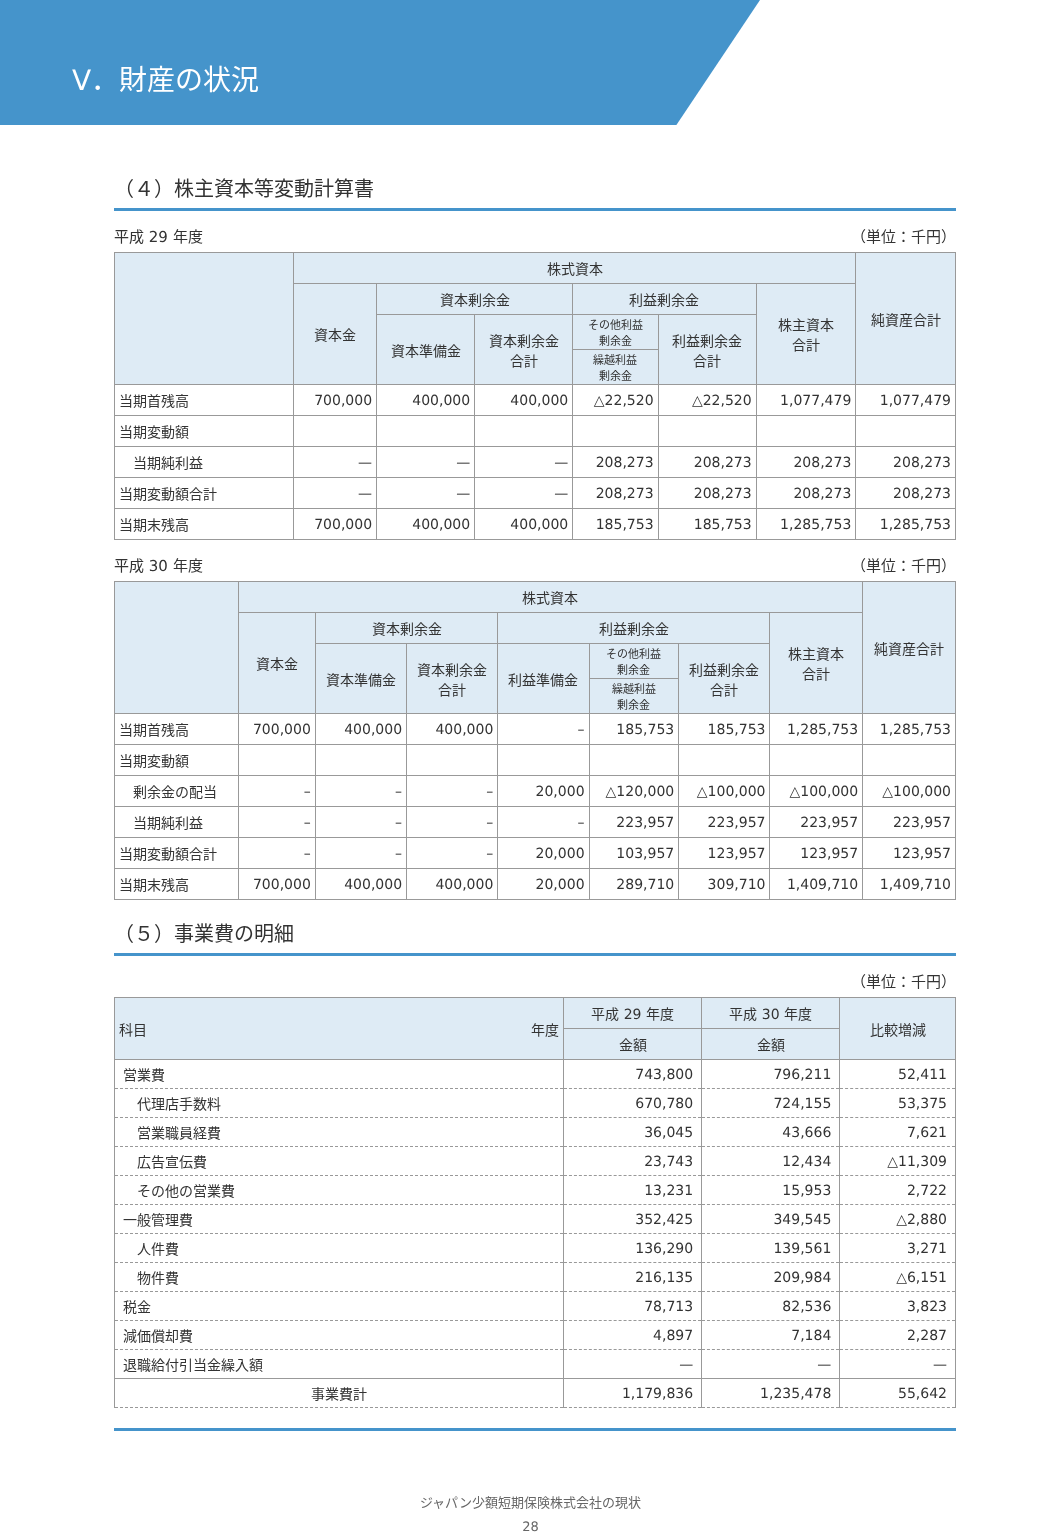Ⅴ．財産の状況
（４）株主資本等変動計算書
平成 29 年度 （単位：千円）
| | 株式資本 | | | | | | 純資産合計 |
| --- | --- | --- | --- | --- | --- | --- | --- |
| | 資本金 | 資本剰余金 | | 利益剰余金 | | 株主資本 合計 | |
| | | 資本準備金 | 資本剰余金 合計 | その他利益 剰余金 | 利益剰余金 合計 | | |
| | | | | 繰越利益 剰余金 | | | |
| 当期首残高 | 700,000 | 400,000 | 400,000 | △22,520 | △22,520 | 1,077,479 | 1,077,479 |
| 当期変動額 | | | | | | | |
| 当期純利益 | — | — | — | 208,273 | 208,273 | 208,273 | 208,273 |
| 当期変動額合計 | — | — | — | 208,273 | 208,273 | 208,273 | 208,273 |
| 当期末残高 | 700,000 | 400,000 | 400,000 | 185,753 | 185,753 | 1,285,753 | 1,285,753 |
平成 30 年度 （単位：千円）
| | 株式資本 | | | | | | | 純資産合計 |
| --- | --- | --- | --- | --- | --- | --- | --- | --- |
| | 資本金 | 資本剰余金 | | 利益剰余金 | | | 株主資本 合計 | |
| | | 資本準備金 | 資本剰余金 合計 | 利益準備金 | その他利益 剰余金 | 利益剰余金 合計 | | |
| | | | | | 繰越利益 剰余金 | | | |
| 当期首残高 | 700,000 | 400,000 | 400,000 | – | 185,753 | 185,753 | 1,285,753 | 1,285,753 |
| 当期変動額 | | | | | | | | |
| 剰余金の配当 | – | – | – | 20,000 | △120,000 | △100,000 | △100,000 | △100,000 |
| 当期純利益 | – | – | – | – | 223,957 | 223,957 | 223,957 | 223,957 |
| 当期変動額合計 | – | – | – | 20,000 | 103,957 | 123,957 | 123,957 | 123,957 |
| 当期末残高 | 700,000 | 400,000 | 400,000 | 20,000 | 289,710 | 309,710 | 1,409,710 | 1,409,710 |
（５）事業費の明細
（単位：千円）
| 科目 年度 | 平成 29 年度 | 平成 30 年度 | 比較増減 |
| --- | --- | --- | --- |
| | 金額 | 金額 | |
| 営業費 | 743,800 | 796,211 | 52,411 |
| 代理店手数料 | 670,780 | 724,155 | 53,375 |
| 営業職員経費 | 36,045 | 43,666 | 7,621 |
| 広告宣伝費 | 23,743 | 12,434 | △11,309 |
| その他の営業費 | 13,231 | 15,953 | 2,722 |
| 一般管理費 | 352,425 | 349,545 | △2,880 |
| 人件費 | 136,290 | 139,561 | 3,271 |
| 物件費 | 216,135 | 209,984 | △6,151 |
| 税金 | 78,713 | 82,536 | 3,823 |
| 減価償却費 | 4,897 | 7,184 | 2,287 |
| 退職給付引当金繰入額 | — | — | — |
| 事業費計 | 1,179,836 | 1,235,478 | 55,642 |
ジャパン少額短期保険株式会社の現状
28